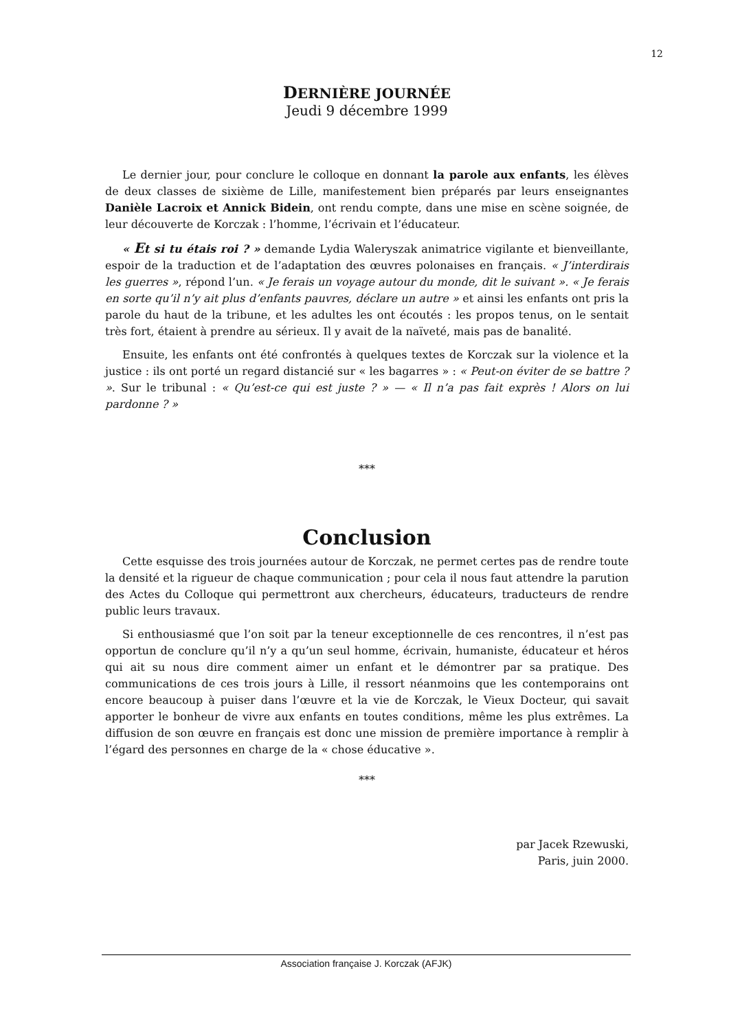12
DERNIÈRE JOURNÉE
Jeudi 9 décembre 1999
Le dernier jour, pour conclure le colloque en donnant la parole aux enfants, les élèves de deux classes de sixième de Lille, manifestement bien préparés par leurs enseignantes Danièle Lacroix et Annick Bidein, ont rendu compte, dans une mise en scène soignée, de leur découverte de Korczak : l’homme, l’écrivain et l’éducateur.
« Et si tu étais roi ? » demande Lydia Waleryszak animatrice vigilante et bienveillante, espoir de la traduction et de l’adaptation des œuvres polonaises en français. « J’interdirais les guerres », répond l’un. « Je ferais un voyage autour du monde, dit le suivant ». « Je ferais en sorte qu’il n’y ait plus d’enfants pauvres, déclare un autre » et ainsi les enfants ont pris la parole du haut de la tribune, et les adultes les ont écoutés : les propos tenus, on le sentait très fort, étaient à prendre au sérieux. Il y avait de la naïveté, mais pas de banalité.
Ensuite, les enfants ont été confrontés à quelques textes de Korczak sur la violence et la justice : ils ont porté un regard distancié sur « les bagarres » : « Peut-on éviter de se battre ? ». Sur le tribunal : « Qu’est-ce qui est juste ? » — « Il n’a pas fait exprès ! Alors on lui pardonne ? »
***
Conclusion
Cette esquisse des trois journées autour de Korczak, ne permet certes pas de rendre toute la densité et la rigueur de chaque communication ; pour cela il nous faut attendre la parution des Actes du Colloque qui permettront aux chercheurs, éducateurs, traducteurs de rendre public leurs travaux.
Si enthousiasmé que l’on soit par la teneur exceptionnelle de ces rencontres, il n’est pas opportun de conclure qu’il n’y a qu’un seul homme, écrivain, humaniste, éducateur et héros qui ait su nous dire comment aimer un enfant et le démontrer par sa pratique. Des communications de ces trois jours à Lille, il ressort néanmoins que les contemporains ont encore beaucoup à puiser dans l’œuvre et la vie de Korczak, le Vieux Docteur, qui savait apporter le bonheur de vivre aux enfants en toutes conditions, même les plus extrêmes. La diffusion de son œuvre en français est donc une mission de première importance à remplir à l’égard des personnes en charge de la « chose éducative ».
***
par Jacek Rzewuski,
Paris, juin 2000.
Association française J. Korczak (AFJK)